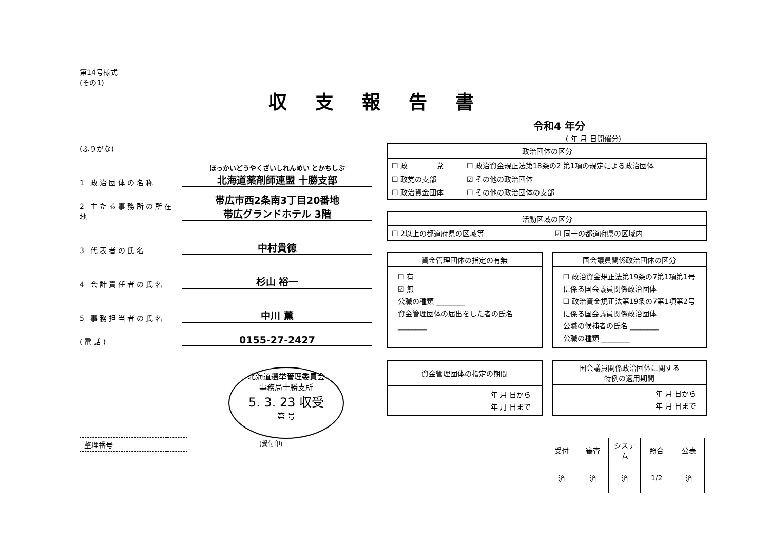第14号様式
(その1)
収支報告書
令和4 年分
( 年 月 日開催分)
(ふりがな)
1 政治団体の名称
ほっかいどうやくざいしれんめい とかちしぶ
北海道薬剤師連盟 十勝支部
2 主たる事務所の所在地
帯広市西2条南3丁目20番地
帯広グランドホテル 3階
3 代表者の氏名
中村貴徳
4 会計責任者の氏名
杉山 裕一
5 事務担当者の氏名
中川 薫
(電話)
0155-27-2427
北海道選挙管理委員会
事務局十勝支所
5. 3. 23 収受
第 号
(受付印)
| 整理番号 | |
政治団体の区分
| ☐ 政 党 | ☐ 政治資金規正法第18条の2 第1項の規定による政治団体 |
| ☐ 政党の支部 | ☑ その他の政治団体 |
| ☐ 政治資金団体 | ☐ その他の政治団体の支部 |
活動区域の区分
| ☐ 2以上の都道府県の区域等 | ☑ 同一の都道府県の区域内 |
資金管理団体の指定の有無
☐ 有
☑ 無
公職の種類 ________
資金管理団体の届出をした者の氏名 ________
国会議員関係政治団体の区分
☐ 政治資金規正法第19条の7第1項第1号に係る国会議員関係政治団体
☐ 政治資金規正法第19条の7第1項第2号に係る国会議員関係政治団体
公職の候補者の氏名 ________
公職の種類 ________
資金管理団体の指定の期間
年 月 日から
年 月 日まで
国会議員関係政治団体に関する
特例の適用期間
年 月 日から
年 月 日まで
| 受付 | 審査 | システム | 照合 | 公表 |
| 済 | 済 | 済 | 1/2 | 済 |